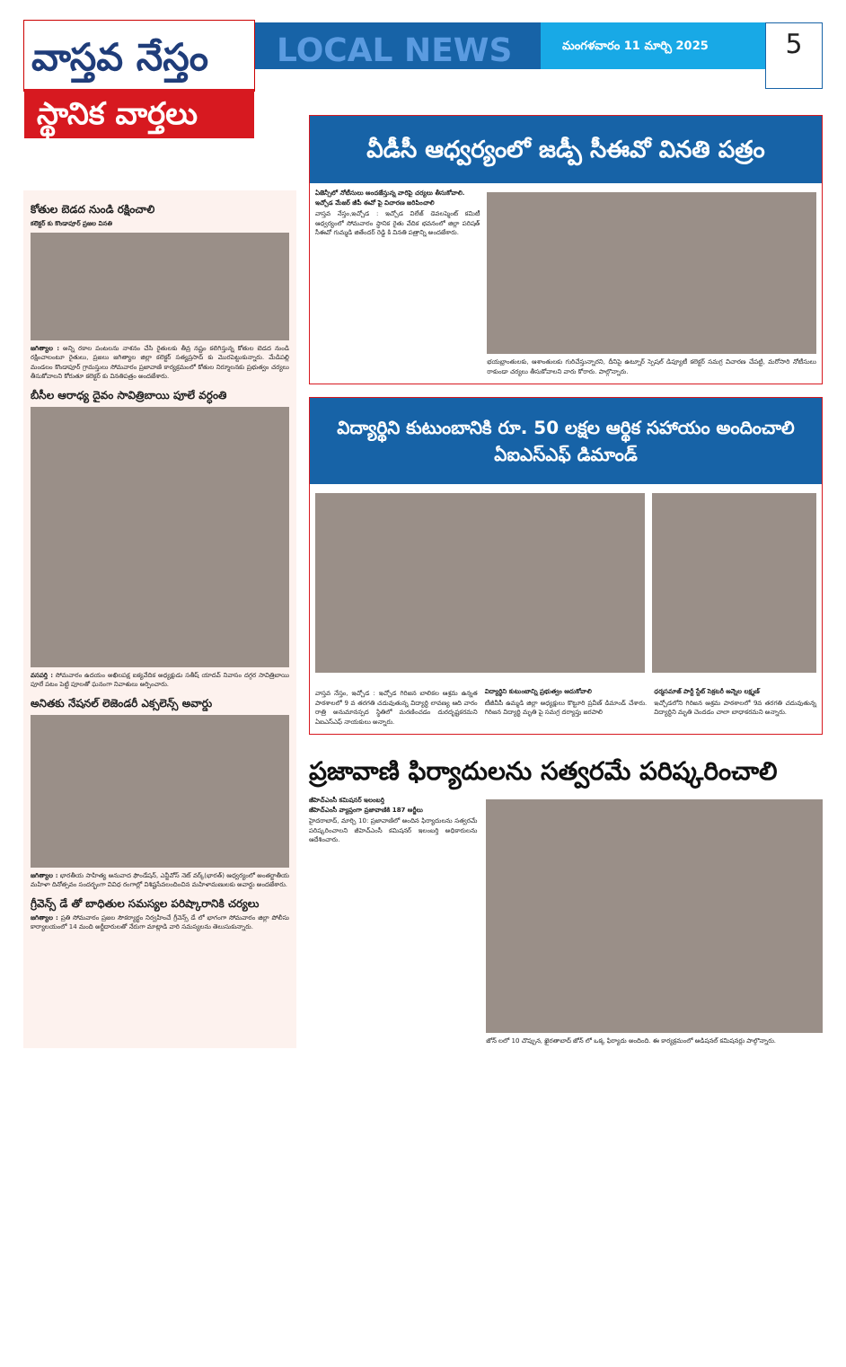వాస్తవ నేస్తం
స్థానిక వార్తలు
LOCAL NEWS
మంగళవారం 11 మార్చి 2025
5
కోతుల బెడద నుండి రక్షించాలి
కలెక్టర్ కు కొండాపూర్ ప్రజల వినతి
జగిత్యాల : అన్ని రకాల పంటలను నాశనం చేసి రైతులకు తీవ్ర నష్టం కలిగిస్తున్న కోతుల బెడద నుండి రక్షించాలంటూ రైతులు, ప్రజలు జగిత్యాల జిల్లా కలెక్టర్ సత్యప్రసాద్ కు మొరపెట్టుకున్నారు. మేడిపల్లి మండలం కొండాపూర్ గ్రామస్తులు సోమవారం ప్రజావాణి కార్యక్రమంలో కోతుల నిర్మూలనకు ప్రభుత్వం చర్యలు తీసుకోవాలని కోరుతూ కలెక్టర్ కు వినతిపత్రం అందజేశారు.
బీసీల ఆరాధ్య దైవం సావిత్రిబాయి పూలే వర్ధంతి
వసపర్తి : సోమవారం ఉదయం అఖిలపక్ష ఐక్యవేదిక అధ్యక్షుడు సతీష్ యాదవ్ నివాసం దగ్గర సావిత్రిబాయి పూలే పటం పెట్టి పూలతో ఘనంగా నివాళులు అర్పించారు.
అనితకు నేషనల్ లెజెండరీ ఎక్సలెన్స్ అవార్డు
జగిత్యాల : భారతీయ సాహిత్య అనువాద ఫౌండేషన్, ఎన్జీవోస్ నెట్ వర్క్(భారత్) ఆధ్వర్యంలో అంతర్జాతీయ మహిళా దినోత్సవం సందర్భంగా వివిధ రంగాల్లో విశిష్టసేవలందించిన మహిళామణులకు అవార్డు అందజేశారు.
గ్రీవెన్స్ డే తో బాధితుల సమస్యల పరిష్కారానికి చర్యలు
జగిత్యాల : ప్రతి సోమవారం ప్రజల సౌకర్యార్థం నిర్వహించే గ్రీవెన్స్ డే లో భాగంగా సోమవారం జిల్లా పోలీసు కార్యాలయంలో 14 మంది అర్జీదారులతో నేరుగా మాట్లాడి వారి సమస్యలను తెలుసుకున్నారు.
వీడీసీ ఆధ్వర్యంలో జడ్పీ సీఈవో వినతి పత్రం
ఏజెన్సీలో నోటీసులు అందజేస్తున్న వారిపై చర్యలు తీసుకోవాలి. ఇచ్చోడ మేజర్ జీపీ ఈవో పై విచారణ జరిపించాలి
వాస్తవ నేస్తం,ఇచ్చోడ : ఇచ్చోడ విలేజ్ డెవలప్మెంట్ కమిటీ ఆధ్వర్యంలో సోమవారం స్థానిక రైతు వేదిక భవనంలో జిల్లా పరిషత్ సీఈవో గుమ్మడి జితేందర్ రెడ్డి కి వినతి పత్రాన్ని అందజేశారు.
భయభ్రాంతులకు, ఆశాంతులకు గురిచేస్తున్నారని, దీనిపై ఉట్నూర్ స్పెషల్ డిప్యూటీ కలెక్టర్ సమగ్ర విచారణ చేపట్టి, మరోసారి నోటీసులు రాకుండా చర్యలు తీసుకోవాలని వారు కోరారు. పాల్గొన్నారు.
విద్యార్థిని కుటుంబానికి రూ. 50 లక్షల ఆర్థిక సహాయం అందించాలి
ఏఐఎస్ఎఫ్ డిమాండ్
వాస్తవ నేస్తం, ఇచ్చోడ : ఇచ్చోడ గిరిజన బాలికల ఆశ్రమ ఉన్నత పాఠశాలలో 9 వ తరగతి చదువుతున్న విద్యార్థి లావణ్య ఆది వారం రాత్రి అనుమానస్పద స్థితిలో మరణించడం దురదృష్టకరమని ఏఐఎస్ఎఫ్ నాయకులు అన్నారు.
విద్యార్థిని కుటుంబాన్ని ప్రభుత్వం ఆదుకోవాలి
టీజీవీపీ ఉమ్మడి జిల్లా అధ్యక్షులు కొట్టూరి ప్రవీణ్ డిమాండ్ చేశారు. గిరిజన విద్యార్థి మృతి పై సమగ్ర దర్యాప్తు జరపాలి
ధర్మసమాజ్ పార్టీ స్టేట్ సెక్రటరీ అన్నెల లక్ష్మణ్
ఇచ్చోడలోని గిరిజన ఆశ్రమ పాఠశాలలో 9వ తరగతి చదువుతున్న విద్యార్థిని మృతి చెందడం చాలా బాధాకరమని అన్నారు.
ప్రజావాణి ఫిర్యాదులను సత్వరమే పరిష్కరించాలి
జీహెచ్ఎంసీ కమిషనర్ ఇలంబర్తి
జీహెచ్ఎంసీ వ్యాప్తంగా ప్రజావాణికి 187 అర్జీలు
హైదరాబాద్, మార్చి 10: ప్రజావాణిలో అందిన ఫిర్యాదులను సత్వరమే పరిష్కరించాలని జీహెచ్ఎంసీ కమిషనర్ ఇలంబర్తి అధికారులను ఆదేశించారు.
జోన్ లలో 10 చొప్పున, ఖైరతాబాద్ జోన్ లో ఒక్క ఫిర్యాదు అందింది. ఈ కార్యక్రమంలో అడిషనల్ కమిషనర్లు పాల్గొన్నారు.